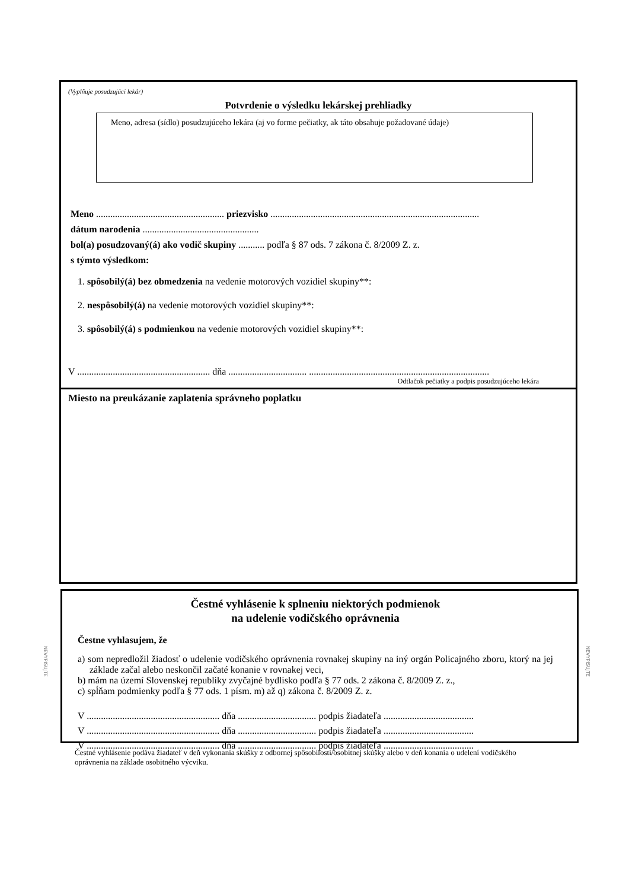(Vyplňuje posudzujúci lekár)
Potvrdenie o výsledku lekárskej prehliadky
Meno, adresa (sídlo) posudzujúceho lekára (aj vo forme pečiatky, ak táto obsahuje požadované údaje)
Meno ...................................................... priezvisko ........................................................................................
dátum narodenia .................................................
bol(a) posudzovaný(á) ako vodič skupiny ........... podľa § 87 ods. 7 zákona č. 8/2009 Z. z.
s týmto výsledkom:
1. spôsobilý(á) bez obmedzenia na vedenie motorových vozidiel skupiny**:
2. nespôsobilý(á) na vedenie motorových vozidiel skupiny**:
3. spôsobilý(á) s podmienkou na vedenie motorových vozidiel skupiny**:
V ........................................................ dňa ................................. ............................................................................
Odtlačok pečiatky a podpis posudzujúceho lekára
Miesto na preukázanie zaplatenia správneho poplatku
Čestné vyhlásenie k splneniu niektorých podmienok
na udelenie vodičského oprávnenia
Čestne vyhlasujem, že
a) som nepredložil žiadosť o udelenie vodičského oprávnenia rovnakej skupiny na iný orgán Policajného zboru, ktorý na jej základe začal alebo neskončil začaté konanie v rovnakej veci,
b) mám na území Slovenskej republiky zvyčajné bydlisko podľa § 77 ods. 2 zákona č. 8/2009 Z. z.,
c) spĺňam podmienky podľa § 77 ods. 1 písm. m) až q) zákona č. 8/2009 Z. z.
V ........................................................ dňa ................................. podpis žiadateľa ......................................
V ........................................................ dňa ................................. podpis žiadateľa ......................................
V ........................................................ dňa ................................. podpis žiadateľa ......................................
NEVYPISUJTE
NEVYPISUJTE
Čestné vyhlásenie podáva žiadateľ v deň vykonania skúšky z odbornej spôsobilosti/osobitnej skúšky alebo v deň konania o udelení vodičského oprávnenia na základe osobitného výcviku.